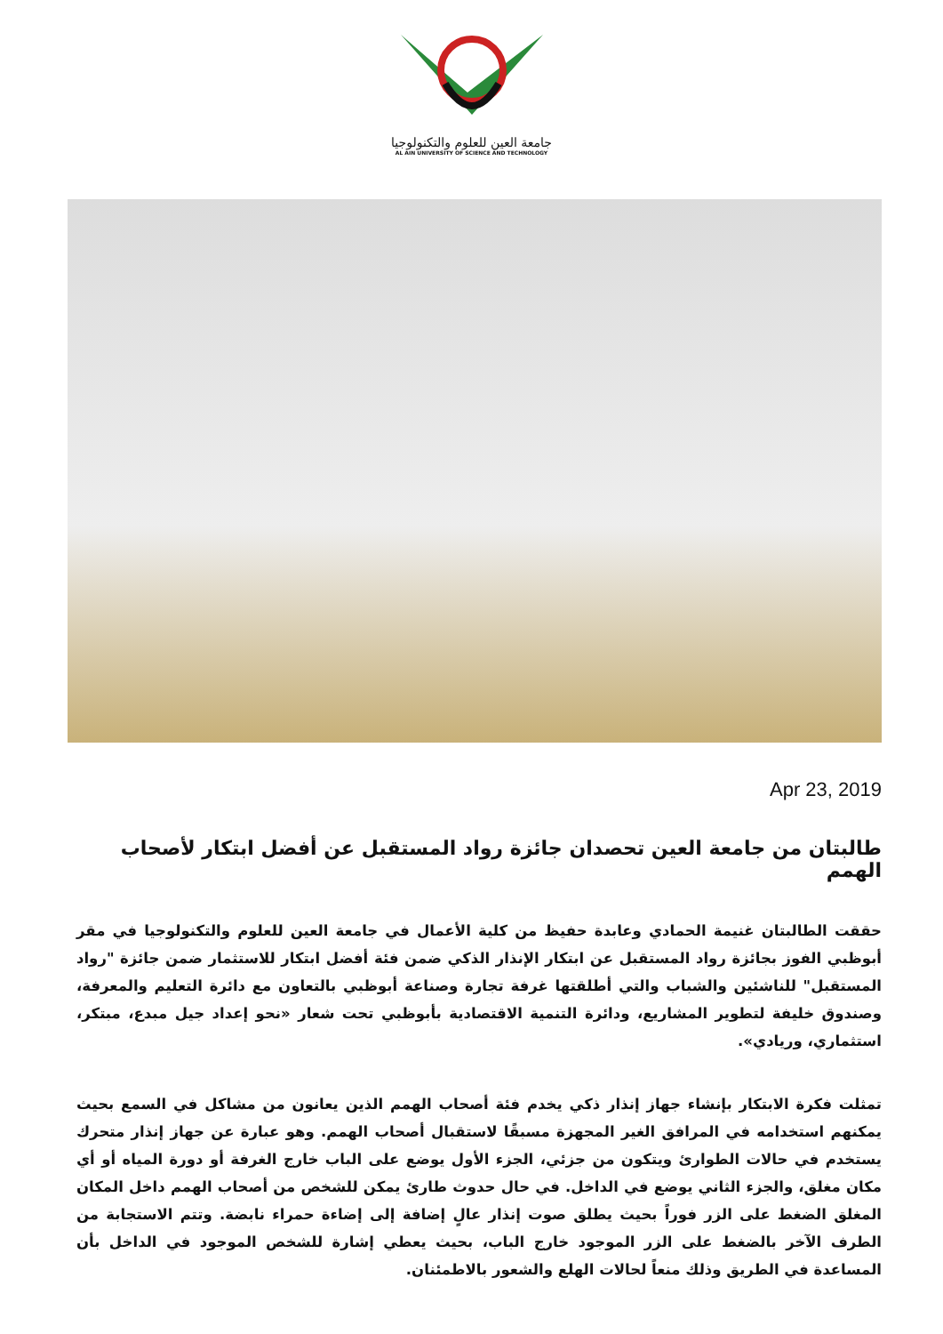جامعة العين للعلوم والتكنولوجيا
AL AIN UNIVERSITY OF SCIENCE AND TECHNOLOGY
Apr 23, 2019
طالبتان من جامعة العين تحصدان جائزة رواد المستقبل عن أفضل ابتكار لأصحاب الهمم
حققت الطالبتان غنيمة الحمادي وعابدة حفيظ من كلية الأعمال في جامعة العين للعلوم والتكنولوجيا في مقر أبوظبي الفوز بجائزة رواد المستقبل عن ابتكار الإنذار الذكي ضمن فئة أفضل ابتكار للاستثمار ضمن جائزة "رواد المستقبل" للناشئين والشباب والتي أطلقتها غرفة تجارة وصناعة أبوظبي بالتعاون مع دائرة التعليم والمعرفة، وصندوق خليفة لتطوير المشاريع، ودائرة التنمية الاقتصادية بأبوظبي تحت شعار «نحو إعداد جيل مبدع، مبتكر، استثماري، وريادي».
تمثلت فكرة الابتكار بإنشاء جهاز إنذار ذكي يخدم فئة أصحاب الهمم الذين يعانون من مشاكل في السمع بحيث يمكنهم استخدامه في المرافق الغير المجهزة مسبقًا لاستقبال أصحاب الهمم. وهو عبارة عن جهاز إنذار متحرك يستخدم في حالات الطوارئ ويتكون من جزئي، الجزء الأول يوضع على الباب خارج الغرفة أو دورة المياه أو أي مكان مغلق، والجزء الثاني يوضع في الداخل. في حال حدوث طارئ يمكن للشخص من أصحاب الهمم داخل المكان المغلق الضغط على الزر فوراً بحيث يطلق صوت إنذار عالٍ إضافة إلى إضاءة حمراء نابضة. وتتم الاستجابة من الطرف الآخر بالضغط على الزر الموجود خارج الباب، بحيث يعطي إشارة للشخص الموجود في الداخل بأن المساعدة في الطريق وذلك منعاً لحالات الهلع والشعور بالاطمئنان.